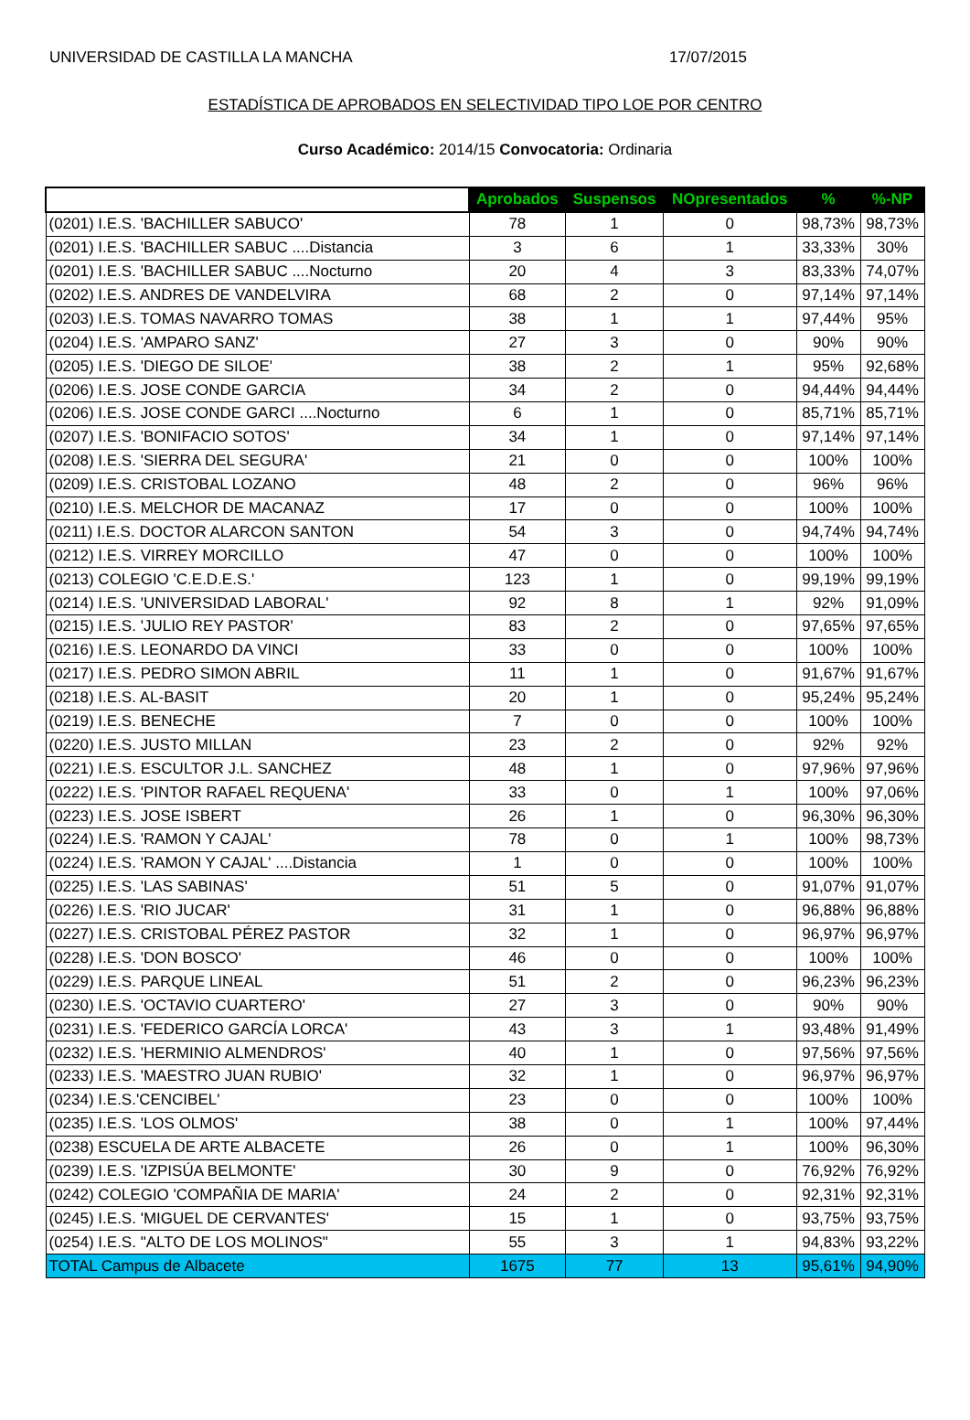UNIVERSIDAD DE CASTILLA LA MANCHA 17/07/2015
ESTADÍSTICA DE APROBADOS EN SELECTIVIDAD TIPO LOE POR CENTRO
Curso Académico: 2014/15 Convocatoria: Ordinaria
| | Aprobados | Suspensos | NOpresentados | % | %-NP |
| --- | --- | --- | --- | --- | --- |
| (0201) I.E.S. 'BACHILLER SABUCO' | 78 | 1 | 0 | 98,73% | 98,73% |
| (0201) I.E.S. 'BACHILLER SABUC ....Distancia | 3 | 6 | 1 | 33,33% | 30% |
| (0201) I.E.S. 'BACHILLER SABUC ....Nocturno | 20 | 4 | 3 | 83,33% | 74,07% |
| (0202) I.E.S. ANDRES DE VANDELVIRA | 68 | 2 | 0 | 97,14% | 97,14% |
| (0203) I.E.S. TOMAS NAVARRO TOMAS | 38 | 1 | 1 | 97,44% | 95% |
| (0204) I.E.S. 'AMPARO SANZ' | 27 | 3 | 0 | 90% | 90% |
| (0205) I.E.S. 'DIEGO DE SILOE' | 38 | 2 | 1 | 95% | 92,68% |
| (0206) I.E.S. JOSE CONDE GARCIA | 34 | 2 | 0 | 94,44% | 94,44% |
| (0206) I.E.S. JOSE CONDE GARCI ....Nocturno | 6 | 1 | 0 | 85,71% | 85,71% |
| (0207) I.E.S. 'BONIFACIO SOTOS' | 34 | 1 | 0 | 97,14% | 97,14% |
| (0208) I.E.S. 'SIERRA DEL SEGURA' | 21 | 0 | 0 | 100% | 100% |
| (0209) I.E.S. CRISTOBAL LOZANO | 48 | 2 | 0 | 96% | 96% |
| (0210) I.E.S. MELCHOR DE MACANAZ | 17 | 0 | 0 | 100% | 100% |
| (0211) I.E.S. DOCTOR ALARCON SANTON | 54 | 3 | 0 | 94,74% | 94,74% |
| (0212) I.E.S. VIRREY MORCILLO | 47 | 0 | 0 | 100% | 100% |
| (0213) COLEGIO 'C.E.D.E.S.' | 123 | 1 | 0 | 99,19% | 99,19% |
| (0214) I.E.S. 'UNIVERSIDAD LABORAL' | 92 | 8 | 1 | 92% | 91,09% |
| (0215) I.E.S. 'JULIO REY PASTOR' | 83 | 2 | 0 | 97,65% | 97,65% |
| (0216) I.E.S. LEONARDO DA VINCI | 33 | 0 | 0 | 100% | 100% |
| (0217) I.E.S. PEDRO SIMON ABRIL | 11 | 1 | 0 | 91,67% | 91,67% |
| (0218) I.E.S. AL-BASIT | 20 | 1 | 0 | 95,24% | 95,24% |
| (0219) I.E.S. BENECHE | 7 | 0 | 0 | 100% | 100% |
| (0220) I.E.S. JUSTO MILLAN | 23 | 2 | 0 | 92% | 92% |
| (0221) I.E.S. ESCULTOR J.L. SANCHEZ | 48 | 1 | 0 | 97,96% | 97,96% |
| (0222) I.E.S. 'PINTOR RAFAEL REQUENA' | 33 | 0 | 1 | 100% | 97,06% |
| (0223) I.E.S. JOSE ISBERT | 26 | 1 | 0 | 96,30% | 96,30% |
| (0224) I.E.S. 'RAMON Y CAJAL' | 78 | 0 | 1 | 100% | 98,73% |
| (0224) I.E.S. 'RAMON Y CAJAL' ....Distancia | 1 | 0 | 0 | 100% | 100% |
| (0225) I.E.S. 'LAS SABINAS' | 51 | 5 | 0 | 91,07% | 91,07% |
| (0226) I.E.S. 'RIO JUCAR' | 31 | 1 | 0 | 96,88% | 96,88% |
| (0227) I.E.S. CRISTOBAL PÉREZ PASTOR | 32 | 1 | 0 | 96,97% | 96,97% |
| (0228) I.E.S. 'DON BOSCO' | 46 | 0 | 0 | 100% | 100% |
| (0229) I.E.S. PARQUE LINEAL | 51 | 2 | 0 | 96,23% | 96,23% |
| (0230) I.E.S. 'OCTAVIO CUARTERO' | 27 | 3 | 0 | 90% | 90% |
| (0231) I.E.S. 'FEDERICO GARCÍA LORCA' | 43 | 3 | 1 | 93,48% | 91,49% |
| (0232) I.E.S. 'HERMINIO ALMENDROS' | 40 | 1 | 0 | 97,56% | 97,56% |
| (0233) I.E.S. 'MAESTRO JUAN RUBIO' | 32 | 1 | 0 | 96,97% | 96,97% |
| (0234) I.E.S.'CENCIBEL' | 23 | 0 | 0 | 100% | 100% |
| (0235) I.E.S. 'LOS OLMOS' | 38 | 0 | 1 | 100% | 97,44% |
| (0238) ESCUELA DE ARTE ALBACETE | 26 | 0 | 1 | 100% | 96,30% |
| (0239) I.E.S. 'IZPISÚA BELMONTE' | 30 | 9 | 0 | 76,92% | 76,92% |
| (0242) COLEGIO 'COMPAÑIA DE MARIA' | 24 | 2 | 0 | 92,31% | 92,31% |
| (0245) I.E.S. 'MIGUEL DE CERVANTES' | 15 | 1 | 0 | 93,75% | 93,75% |
| (0254) I.E.S. "ALTO DE LOS MOLINOS" | 55 | 3 | 1 | 94,83% | 93,22% |
| TOTAL Campus de Albacete | 1675 | 77 | 13 | 95,61% | 94,90% |